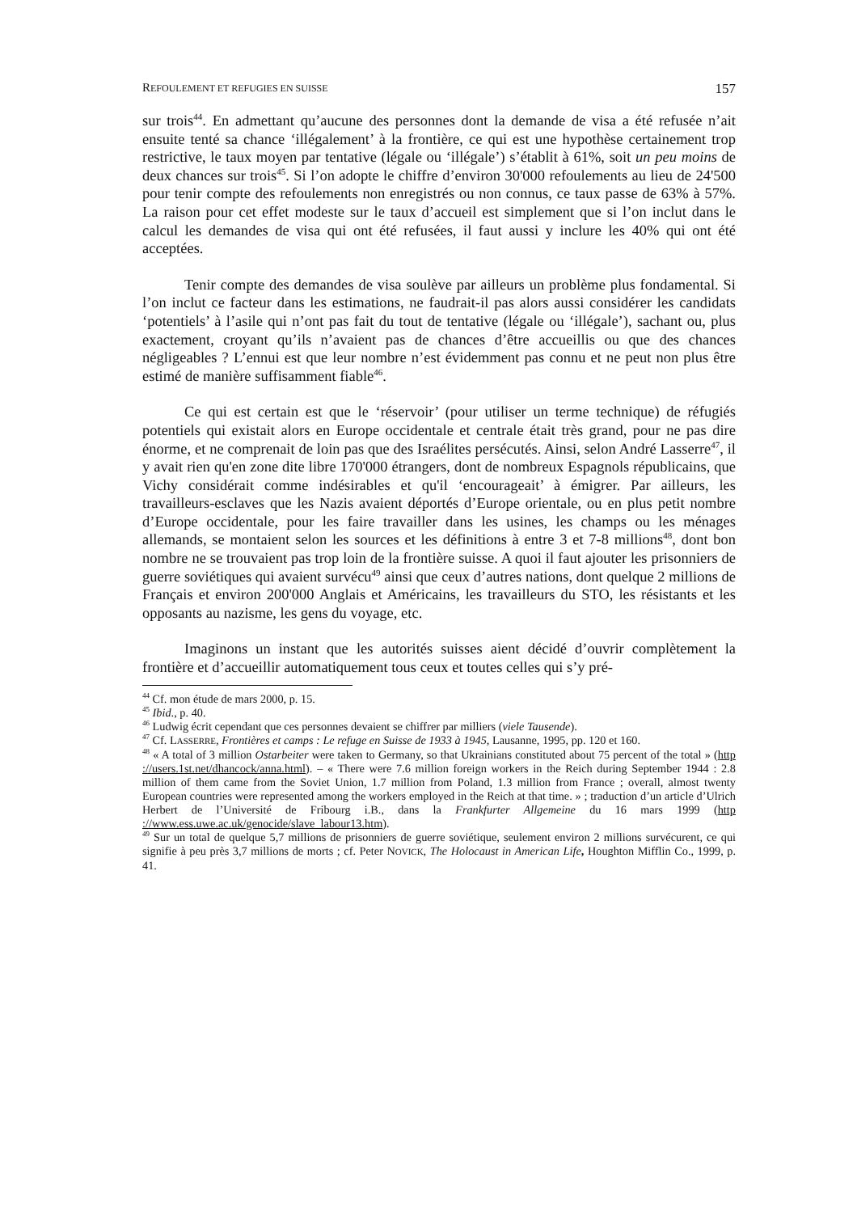REFOULEMENT ET REFUGIES EN SUISSE 157
sur trois<sup>44</sup>. En admettant qu’aucune des personnes dont la demande de visa a été refusée n’ait ensuite tenté sa chance ‘illégalement’ à la frontière, ce qui est une hypothèse certainement trop restrictive, le taux moyen par tentative (légale ou ‘illégale’) s’établit à 61%, soit un peu moins de deux chances sur trois<sup>45</sup>. Si l’on adopte le chiffre d’environ 30'000 refoulements au lieu de 24'500 pour tenir compte des refoulements non enregistrés ou non connus, ce taux passe de 63% à 57%. La raison pour cet effet modeste sur le taux d’accueil est simplement que si l’on inclut dans le calcul les demandes de visa qui ont été refusées, il faut aussi y inclure les 40% qui ont été acceptées.
Tenir compte des demandes de visa soulève par ailleurs un problème plus fondamental. Si l’on inclut ce facteur dans les estimations, ne faudrait-il pas alors aussi considérer les candidats ‘potentiels’ à l’asile qui n’ont pas fait du tout de tentative (légale ou ‘illégale’), sachant ou, plus exactement, croyant qu’ils n’avaient pas de chances d’être accueillis ou que des chances négligeables ? L’ennui est que leur nombre n’est évidemment pas connu et ne peut non plus être estimé de manière suffisamment fiable<sup>46</sup>.
Ce qui est certain est que le ‘réservoir’ (pour utiliser un terme technique) de réfugiés potentiels qui existait alors en Europe occidentale et centrale était très grand, pour ne pas dire énorme, et ne comprenait de loin pas que des Israélites persécutés. Ainsi, selon André Lasserre<sup>47</sup>, il y avait rien qu'en zone dite libre 170'000 étrangers, dont de nombreux Espagnols républicains, que Vichy considérait comme indésirables et qu'il ‘encourageait’ à émigrer. Par ailleurs, les travailleurs-esclaves que les Nazis avaient déportés d’Europe orientale, ou en plus petit nombre d’Europe occidentale, pour les faire travailler dans les usines, les champs ou les ménages allemands, se montaient selon les sources et les définitions à entre 3 et 7-8 millions<sup>48</sup>, dont bon nombre ne se trouvaient pas trop loin de la frontière suisse. A quoi il faut ajouter les prisonniers de guerre soviétiques qui avaient survécu<sup>49</sup> ainsi que ceux d’autres nations, dont quelque 2 millions de Français et environ 200'000 Anglais et Américains, les travailleurs du STO, les résistants et les opposants au nazisme, les gens du voyage, etc.
Imaginons un instant que les autorités suisses aient décidé d’ouvrir complètement la frontière et d’accueillir automatiquement tous ceux et toutes celles qui s’y pré-
<sup>44</sup> Cf. mon étude de mars 2000, p. 15.
<sup>45</sup> Ibid., p. 40.
<sup>46</sup> Ludwig écrit cependant que ces personnes devaient se chiffrer par milliers (viele Tausende).
<sup>47</sup> Cf. LASSERRE, Frontières et camps : Le refuge en Suisse de 1933 à 1945, Lausanne, 1995, pp. 120 et 160.
<sup>48</sup> « A total of 3 million Ostarbeiter were taken to Germany, so that Ukrainians constituted about 75 percent of the total » (http ://users.1st.net/dhancock/anna.html). – « There were 7.6 million foreign workers in the Reich during September 1944 : 2.8 million of them came from the Soviet Union, 1.7 million from Poland, 1.3 million from France ; overall, almost twenty European countries were represented among the workers employed in the Reich at that time. » ; traduction d’un article d’Ulrich Herbert de l’Université de Fribourg i.B., dans la Frankfurter Allgemeine du 16 mars 1999 (http ://www.ess.uwe.ac.uk/genocide/slave_labour13.htm).
<sup>49</sup> Sur un total de quelque 5,7 millions de prisonniers de guerre soviétique, seulement environ 2 millions survécurent, ce qui signifie à peu près 3,7 millions de morts ; cf. Peter NOVICK, The Holocaust in American Life, Houghton Mifflin Co., 1999, p. 41.